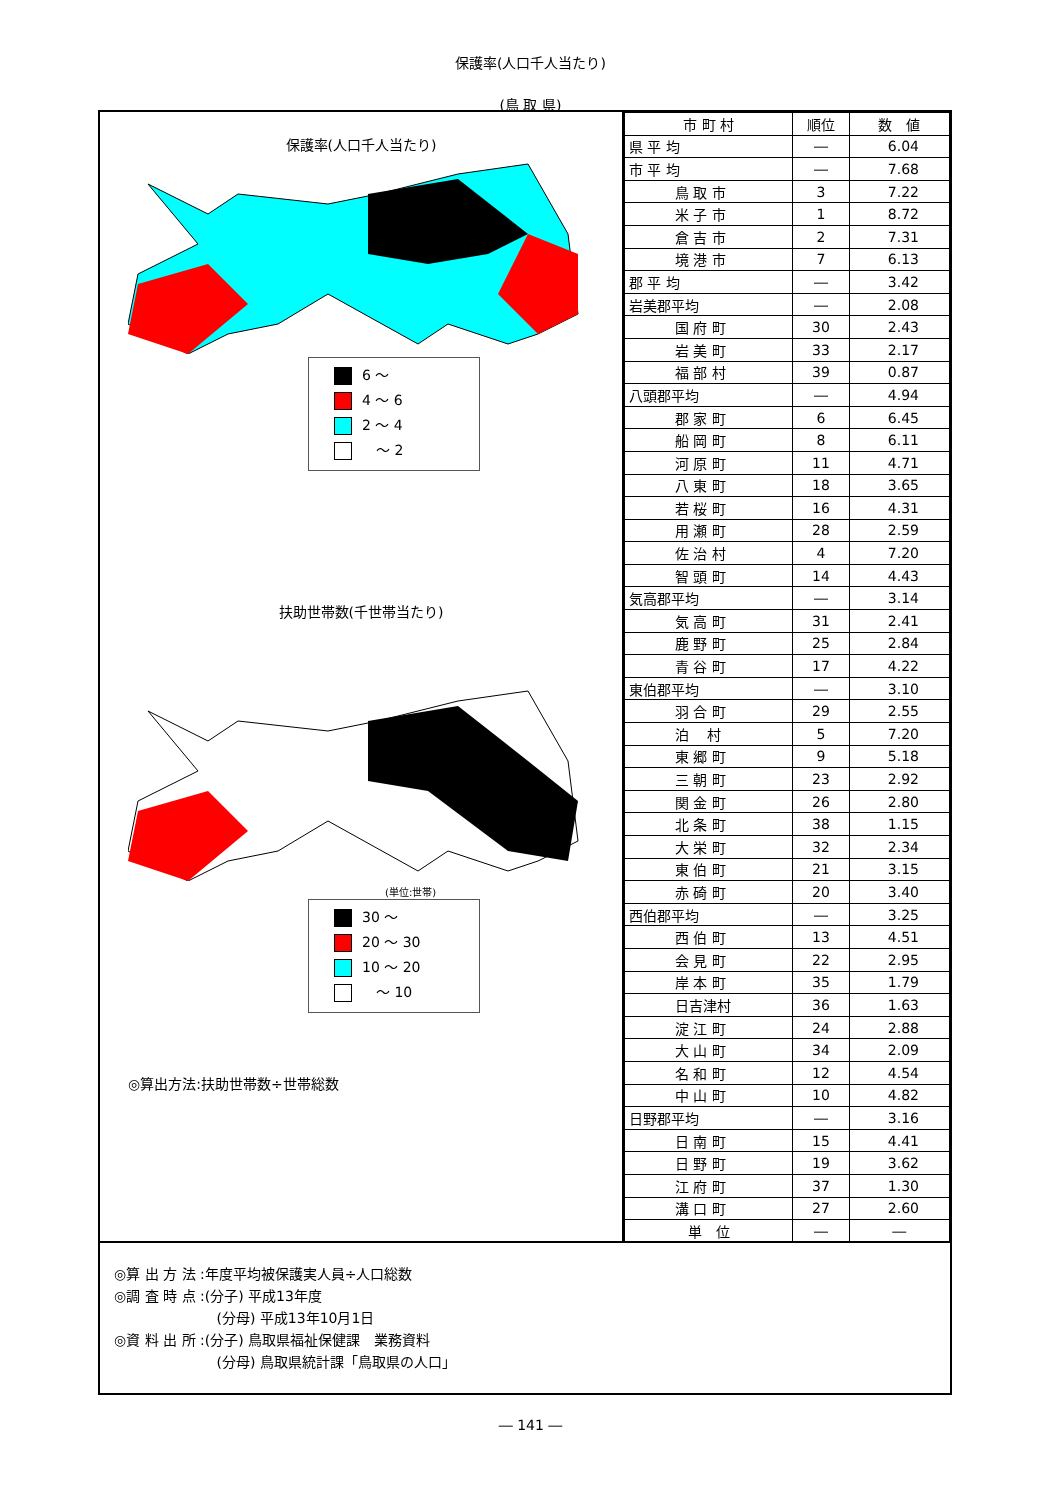保護率(人口千人当たり)
(鳥 取 県)
保護率(人口千人当たり)
6 ～
4 ～ 6
2 ～ 4
　～ 2
扶助世帯数(千世帯当たり)
(単位:世帯)
30 ～
20 ～ 30
10 ～ 20
　～ 10
◎算出方法:扶助世帯数÷世帯総数
| 市 町 村 | 順位 | 数 値 |
| --- | --- | --- |
| 県 平 均 | ― | 6.04 |
| 市 平 均 | ― | 7.68 |
| 鳥 取 市 | 3 | 7.22 |
| 米 子 市 | 1 | 8.72 |
| 倉 吉 市 | 2 | 7.31 |
| 境 港 市 | 7 | 6.13 |
| 郡 平 均 | ― | 3.42 |
| 岩美郡平均 | ― | 2.08 |
| 国 府 町 | 30 | 2.43 |
| 岩 美 町 | 33 | 2.17 |
| 福 部 村 | 39 | 0.87 |
| 八頭郡平均 | ― | 4.94 |
| 郡 家 町 | 6 | 6.45 |
| 船 岡 町 | 8 | 6.11 |
| 河 原 町 | 11 | 4.71 |
| 八 東 町 | 18 | 3.65 |
| 若 桜 町 | 16 | 4.31 |
| 用 瀬 町 | 28 | 2.59 |
| 佐 治 村 | 4 | 7.20 |
| 智 頭 町 | 14 | 4.43 |
| 気高郡平均 | ― | 3.14 |
| 気 高 町 | 31 | 2.41 |
| 鹿 野 町 | 25 | 2.84 |
| 青 谷 町 | 17 | 4.22 |
| 東伯郡平均 | ― | 3.10 |
| 羽 合 町 | 29 | 2.55 |
| 泊 村 | 5 | 7.20 |
| 東 郷 町 | 9 | 5.18 |
| 三 朝 町 | 23 | 2.92 |
| 関 金 町 | 26 | 2.80 |
| 北 条 町 | 38 | 1.15 |
| 大 栄 町 | 32 | 2.34 |
| 東 伯 町 | 21 | 3.15 |
| 赤 碕 町 | 20 | 3.40 |
| 西伯郡平均 | ― | 3.25 |
| 西 伯 町 | 13 | 4.51 |
| 会 見 町 | 22 | 2.95 |
| 岸 本 町 | 35 | 1.79 |
| 日吉津村 | 36 | 1.63 |
| 淀 江 町 | 24 | 2.88 |
| 大 山 町 | 34 | 2.09 |
| 名 和 町 | 12 | 4.54 |
| 中 山 町 | 10 | 4.82 |
| 日野郡平均 | ― | 3.16 |
| 日 南 町 | 15 | 4.41 |
| 日 野 町 | 19 | 3.62 |
| 江 府 町 | 37 | 1.30 |
| 溝 口 町 | 27 | 2.60 |
| 単 位 | ― | ― |
◎算 出 方 法 :年度平均被保護実人員÷人口総数
◎調 査 時 点 :(分子) 平成13年度
　　　　　　　 (分母) 平成13年10月1日
◎資 料 出 所 :(分子) 鳥取県福祉保健課　業務資料
　　　　　　　 (分母) 鳥取県統計課「鳥取県の人口」
― 141 ―